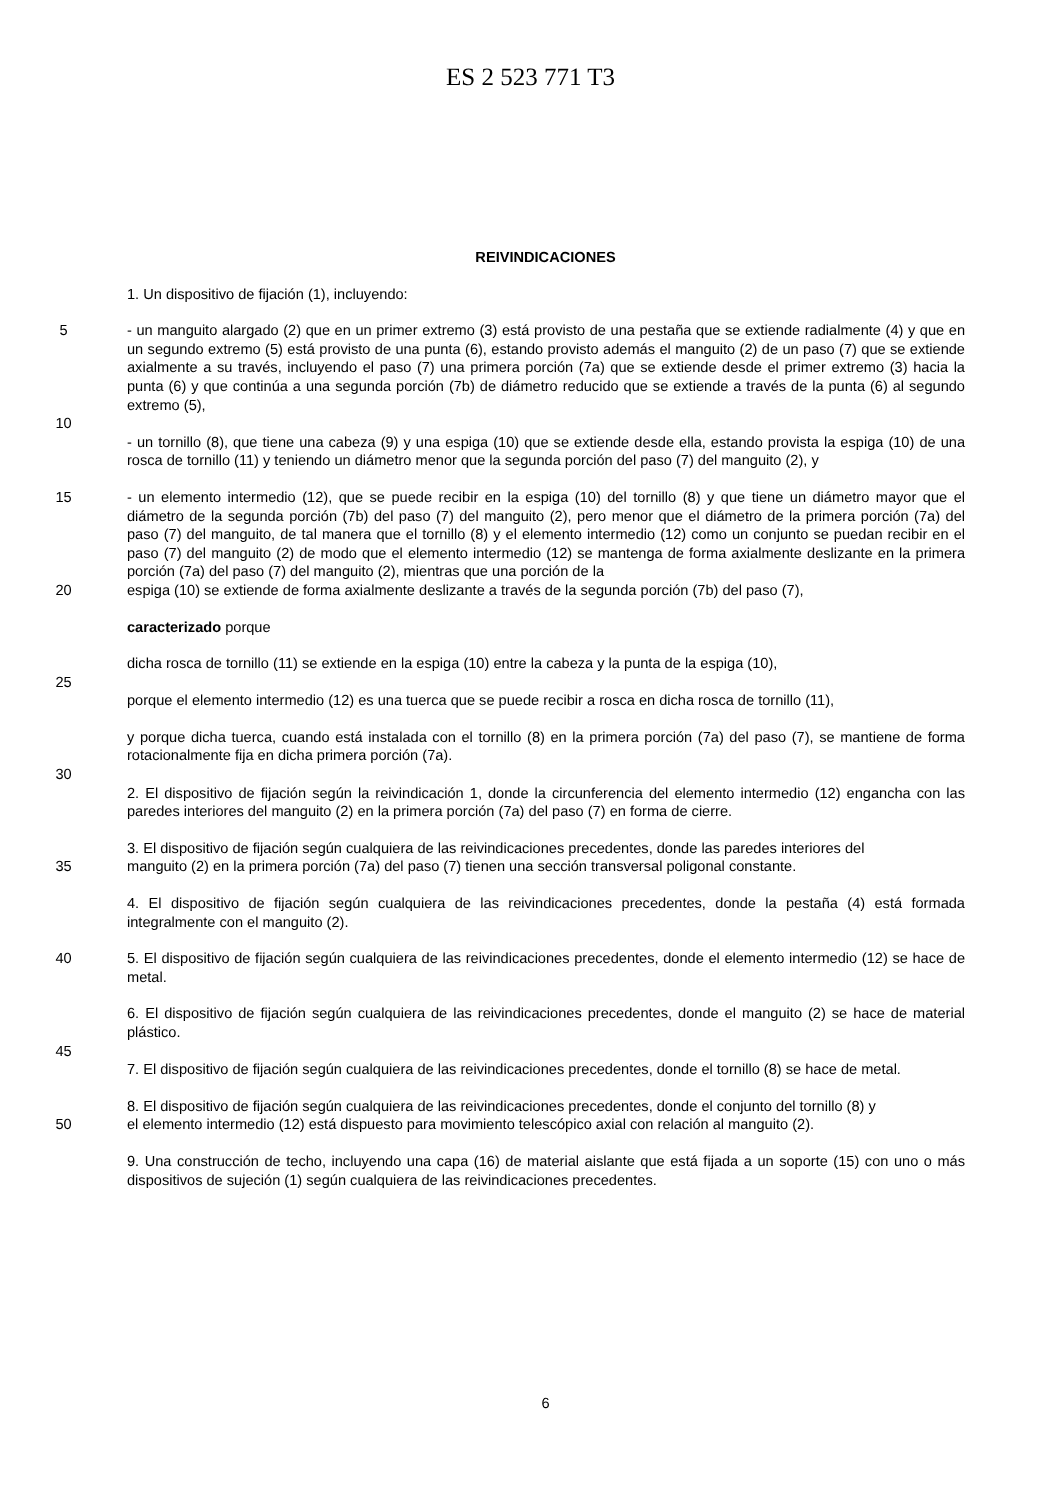ES 2 523 771 T3
REIVINDICACIONES
1. Un dispositivo de fijación (1), incluyendo:
5 - un manguito alargado (2) que en un primer extremo (3) está provisto de una pestaña que se extiende radialmente (4) y que en un segundo extremo (5) está provisto de una punta (6), estando provisto además el manguito (2) de un paso (7) que se extiende axialmente a su través, incluyendo el paso (7) una primera porción (7a) que se extiende desde el primer extremo (3) hacia la punta (6) y que continúa a una segunda porción (7b) de diámetro reducido que se extiende a través de la punta (6) al segundo extremo (5),
10
- un tornillo (8), que tiene una cabeza (9) y una espiga (10) que se extiende desde ella, estando provista la espiga (10) de una rosca de tornillo (11) y teniendo un diámetro menor que la segunda porción del paso (7) del manguito (2), y
15 - un elemento intermedio (12), que se puede recibir en la espiga (10) del tornillo (8) y que tiene un diámetro mayor que el diámetro de la segunda porción (7b) del paso (7) del manguito (2), pero menor que el diámetro de la primera porción (7a) del paso (7) del manguito, de tal manera que el tornillo (8) y el elemento intermedio (12) como un conjunto se puedan recibir en el paso (7) del manguito (2) de modo que el elemento intermedio (12) se mantenga de forma axialmente deslizante en la primera porción (7a) del paso (7) del manguito (2), mientras que una porción de la
20 espiga (10) se extiende de forma axialmente deslizante a través de la segunda porción (7b) del paso (7),
caracterizado porque
dicha rosca de tornillo (11) se extiende en la espiga (10) entre la cabeza y la punta de la espiga (10),
25
porque el elemento intermedio (12) es una tuerca que se puede recibir a rosca en dicha rosca de tornillo (11),
y porque dicha tuerca, cuando está instalada con el tornillo (8) en la primera porción (7a) del paso (7), se mantiene de forma rotacionalmente fija en dicha primera porción (7a).
30
2. El dispositivo de fijación según la reivindicación 1, donde la circunferencia del elemento intermedio (12) engancha con las paredes interiores del manguito (2) en la primera porción (7a) del paso (7) en forma de cierre.
3. El dispositivo de fijación según cualquiera de las reivindicaciones precedentes, donde las paredes interiores del
35 manguito (2) en la primera porción (7a) del paso (7) tienen una sección transversal poligonal constante.
4. El dispositivo de fijación según cualquiera de las reivindicaciones precedentes, donde la pestaña (4) está formada integralmente con el manguito (2).
40 5. El dispositivo de fijación según cualquiera de las reivindicaciones precedentes, donde el elemento intermedio (12) se hace de metal.
6. El dispositivo de fijación según cualquiera de las reivindicaciones precedentes, donde el manguito (2) se hace de material plástico.
45
7. El dispositivo de fijación según cualquiera de las reivindicaciones precedentes, donde el tornillo (8) se hace de metal.
8. El dispositivo de fijación según cualquiera de las reivindicaciones precedentes, donde el conjunto del tornillo (8) y
50 el elemento intermedio (12) está dispuesto para movimiento telescópico axial con relación al manguito (2).
9. Una construcción de techo, incluyendo una capa (16) de material aislante que está fijada a un soporte (15) con uno o más dispositivos de sujeción (1) según cualquiera de las reivindicaciones precedentes.
6